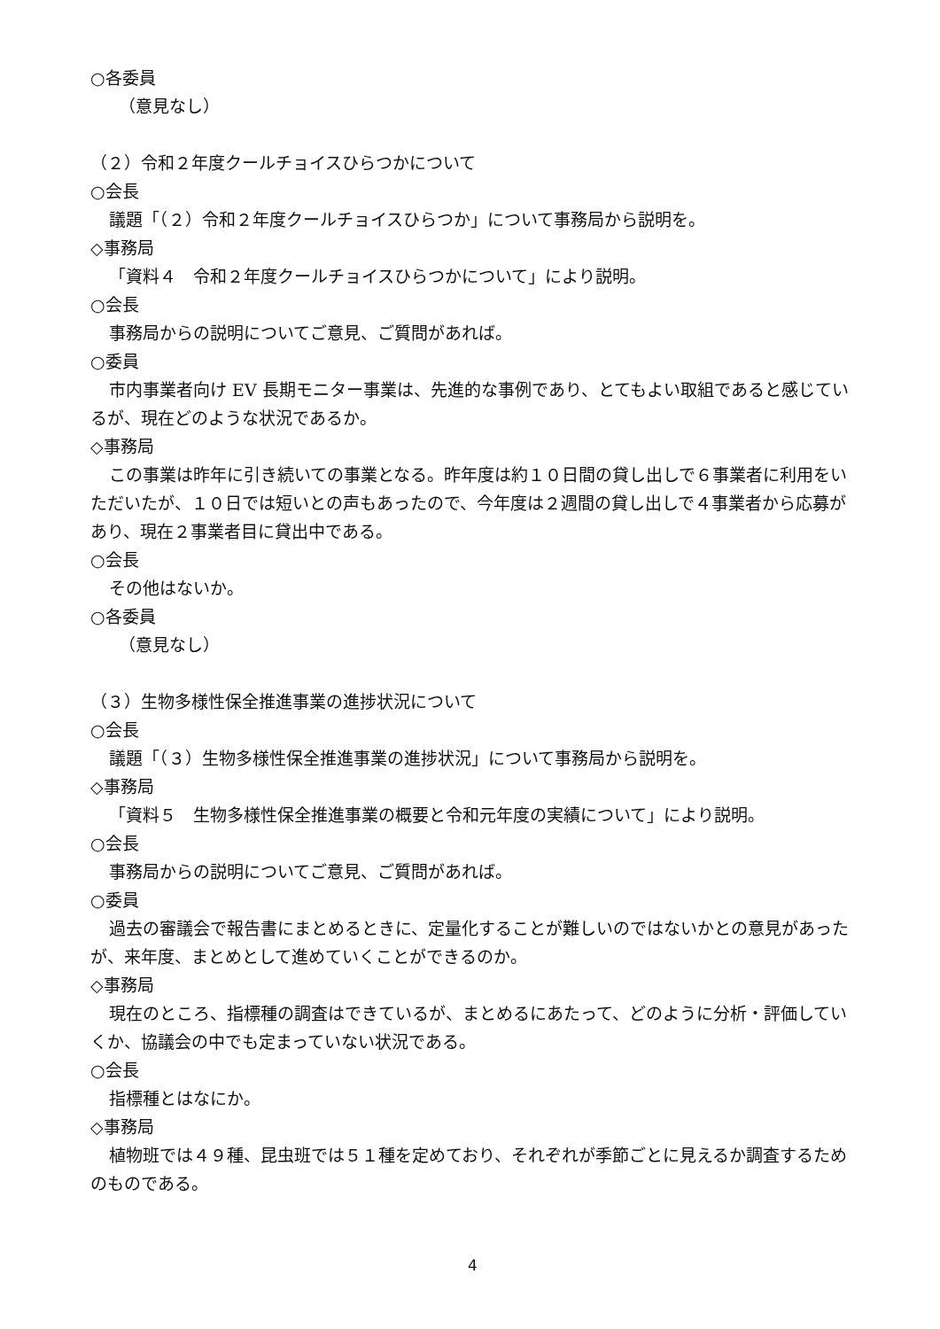○各委員
（意見なし）
（２）令和２年度クールチョイスひらつかについて
○会長
議題「（２）令和２年度クールチョイスひらつか」について事務局から説明を。
◇事務局
「資料４　令和２年度クールチョイスひらつかについて」により説明。
○会長
事務局からの説明についてご意見、ご質問があれば。
○委員
市内事業者向け EV 長期モニター事業は、先進的な事例であり、とてもよい取組であると感じているが、現在どのような状況であるか。
◇事務局
この事業は昨年に引き続いての事業となる。昨年度は約１０日間の貸し出しで６事業者に利用をいただいたが、１０日では短いとの声もあったので、今年度は２週間の貸し出しで４事業者から応募があり、現在２事業者目に貸出中である。
○会長
その他はないか。
○各委員
（意見なし）
（３）生物多様性保全推進事業の進捗状況について
○会長
議題「（３）生物多様性保全推進事業の進捗状況」について事務局から説明を。
◇事務局
「資料５　生物多様性保全推進事業の概要と令和元年度の実績について」により説明。
○会長
事務局からの説明についてご意見、ご質問があれば。
○委員
過去の審議会で報告書にまとめるときに、定量化することが難しいのではないかとの意見があったが、来年度、まとめとして進めていくことができるのか。
◇事務局
現在のところ、指標種の調査はできているが、まとめるにあたって、どのように分析・評価していくか、協議会の中でも定まっていない状況である。
○会長
指標種とはなにか。
◇事務局
植物班では４９種、昆虫班では５１種を定めており、それぞれが季節ごとに見えるか調査するためのものである。
4